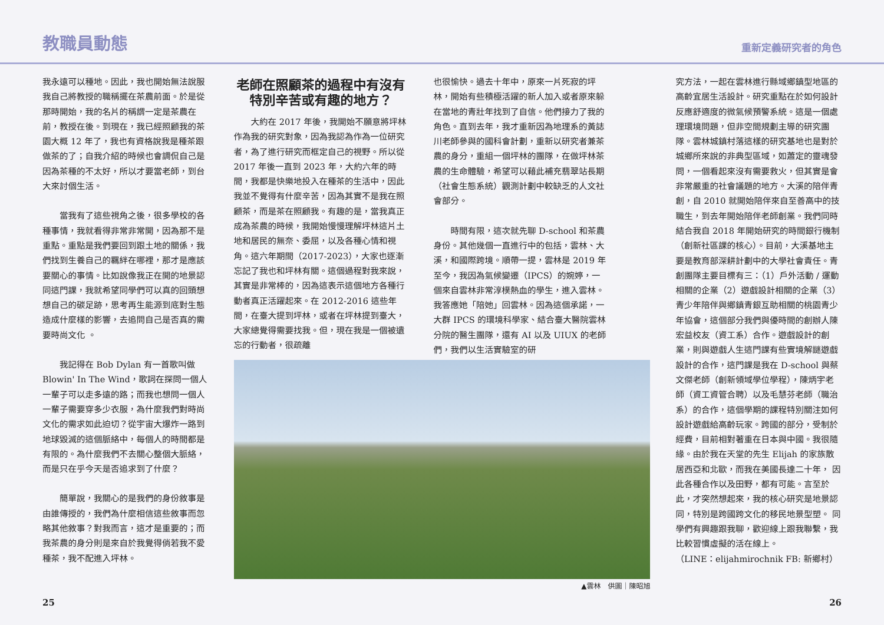教職員動態
重新定義研究者的角色
我永遠可以種地。因此，我也開始無法說服我自己將教授的職稱擺在茶農前面。於是從那時開始，我的名片的稱謂一定是茶農在前，教授在後。到現在，我已經照顧我的茶園大概 12 年了，我也有資格說我是種茶跟做茶的了；自我介紹的時候也會調侃自己是因為茶種的不太好，所以才要當老師，到台大來討個生活。
當我有了這些視角之後，很多學校的各種事情，我就看得非常非常開，因為那不是重點。重點是我們要回到跟土地的關係，我們找到生養自己的羈絆在哪裡，那才是應該要關心的事情。比如說像我正在開的地景認同這門課，我就希望同學們可以真的回頭想想自己的碳足跡，思考再生能源到底對生態造成什麼樣的影響，去追問自己是否真的需要時尚文化 。
我記得在 Bob Dylan 有一首歌叫做 Blowin' In The Wind，歌詞在探問一個人一輩子可以走多遠的路；而我也想問一個人一輩子需要穿多少衣服，為什麼我們對時尚文化的需求如此迫切？從宇宙大爆炸一路到地球毀滅的這個脈絡中，每個人的時間都是有限的。為什麼我們不去關心整個大脈絡，而是只在乎今天是否追求到了什麼？
簡單說，我關心的是我們的身份敘事是由誰傳授的，我們為什麼相信這些敘事而忽略其他敘事？對我而言，這才是重要的；而我茶農的身分則是來自於我覺得倘若我不愛種茶，我不配進入坪林。
老師在照顧茶的過程中有沒有特別辛苦或有趣的地方？
大約在 2017 年後，我開始不願意將坪林作為我的研究對象，因為我認為作為一位研究者，為了進行研究而框定自己的視野。所以從 2017 年後一直到 2023 年，大約六年的時間，我都是快樂地投入在種茶的生活中，因此我並不覺得有什麼辛苦，因為其實不是我在照顧茶，而是茶在照顧我。有趣的是，當我真正成為茶農的時候，我開始慢慢理解坪林這片土地和居民的無奈、委屈，以及各種心情和視角。這六年期間（2017-2023），大家也逐漸忘記了我也和坪林有關。這個過程對我來說，其實是非常棒的，因為這表示這個地方各種行動者真正活躍起來。在 2012-2016 這些年間，在臺大提到坪林，或者在坪林提到臺大，大家總覺得需要找我。但，現在我是一個被遺忘的行動者，很疏離
也很愉快。過去十年中，原來一片死寂的坪林，開始有些積極活躍的新人加入或者原來躲在當地的青壯年找到了自信。他們接力了我的角色。直到去年，我才重新因為地理系的黃誌川老師參與的國科會計劃，重新以研究者兼茶農的身分，重組一個坪林的團隊，在做坪林茶農的生命體驗，希望可以藉此補充翡翠站長期（社會生態系統）觀測計劃中較缺乏的人文社會部分。
時間有限，這次就先聊 D-school 和茶農身份。其他幾個一直進行中的包括，雲林、大溪，和國際跨境。順帶一提，雲林是 2019 年至今，我因為氣候變遷（IPCS）的婉婷，一個來自雲林非常淳樸熱血的學生，進入雲林。我答應她「陪她」回雲林。因為這個承諾，一大群 IPCS 的環境科學家、結合臺大醫院雲林分院的醫生團隊，還有 AI 以及 UIUX 的老師們，我們以生活實驗室的研
▲雲林　供圖｜陳昭旭
究方法，一起在雲林進行縣域鄉鎮型地區的高齡宜居生活設計。研究重點在於如何設計反應舒適度的微氣候預警系統。這是一個處理環境問題，但非空間規劃主導的研究團隊。雲林城鎮村落這樣的研究基地也是對於城鄉所來說的非典型區域，如蕭定的靈魂發問，一個看起來沒有需要救火，但其實是會非常嚴重的社會議題的地方。大溪的陪伴青創，自 2010 就開始陪伴來自至善高中的技職生，到去年開始陪伴老師創業。我們同時結合我自 2018 年開始研究的時間銀行機制（創新社區課的核心）。目前，大溪基地主要是教育部深耕計劃中的大學社會責任。青創團隊主要目標有三：（1）戶外活動 / 運動相關的企業（2）遊戲設計相關的企業（3）青少年陪伴與鄉鎮青銀互助相關的桃園青少年協會，這個部分我們與優時間的創辦人陳宏益校友（資工系）合作。遊戲設計的創業，則與遊戲人生這門課有些實境解謎遊戲設計的合作，這門課是我在 D-school 與蔡文傑老師（創新領域學位學程），陳炳宇老師（資工資管合聘）以及毛慧芬老師（職治系）的合作，這個學期的課程特別關注如何設計遊戲給高齡玩家。跨國的部分，受制於經費，目前相對著重在日本與中國。我很隨緣。由於我在天堂的先生 Elijah 的家族散居西亞和北歐，而我在美國長達二十年， 因此各種合作以及田野，都有可能。言至於此，才突然想起來，我的核心研究是地景認同，特別是跨國跨文化的移民地景型塑。 同學們有興趣跟我聊，歡迎線上跟我聯繫，我比較習慣虛擬的活在線上。
（LINE：elijahmirochnik FB: 新鄉村）
25 26